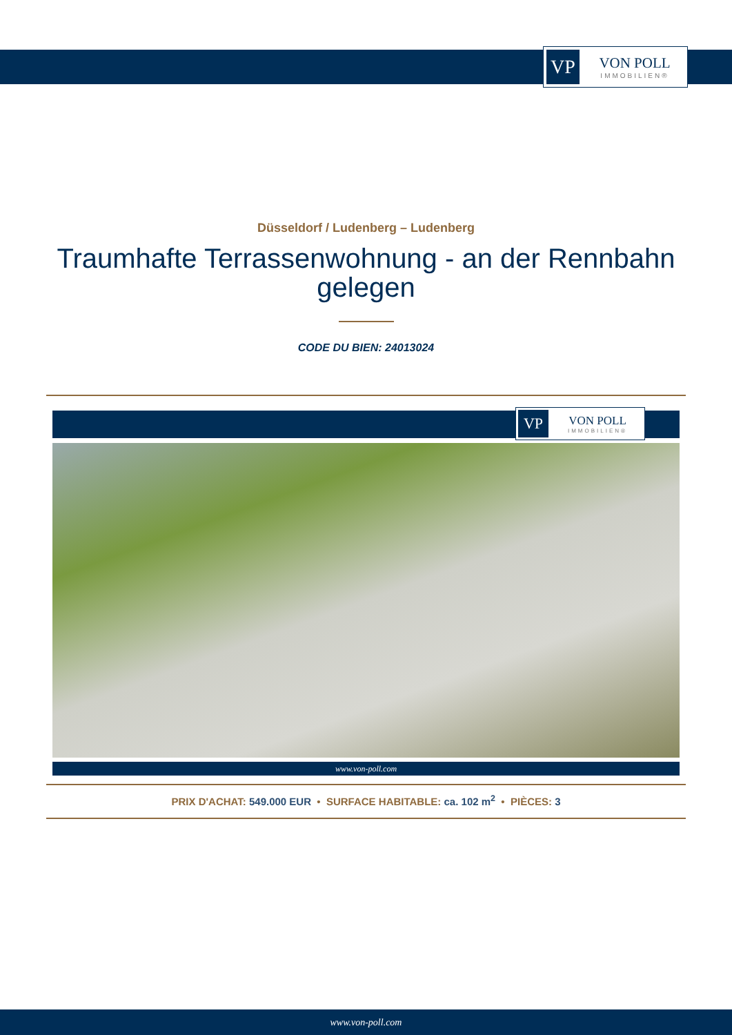VP
VON POLL
IMMOBILIEN®
Düsseldorf / Ludenberg – Ludenberg
Traumhafte Terrassenwohnung - an der Rennbahn gelegen
CODE DU BIEN: 24013024
VP
VON POLL
IMMOBILIEN®
www.von-poll.com
PRIX D'ACHAT: 549.000 EUR • SURFACE HABITABLE: ca. 102 m<sup>2</sup> • PIÈCES: 3
www.von-poll.com